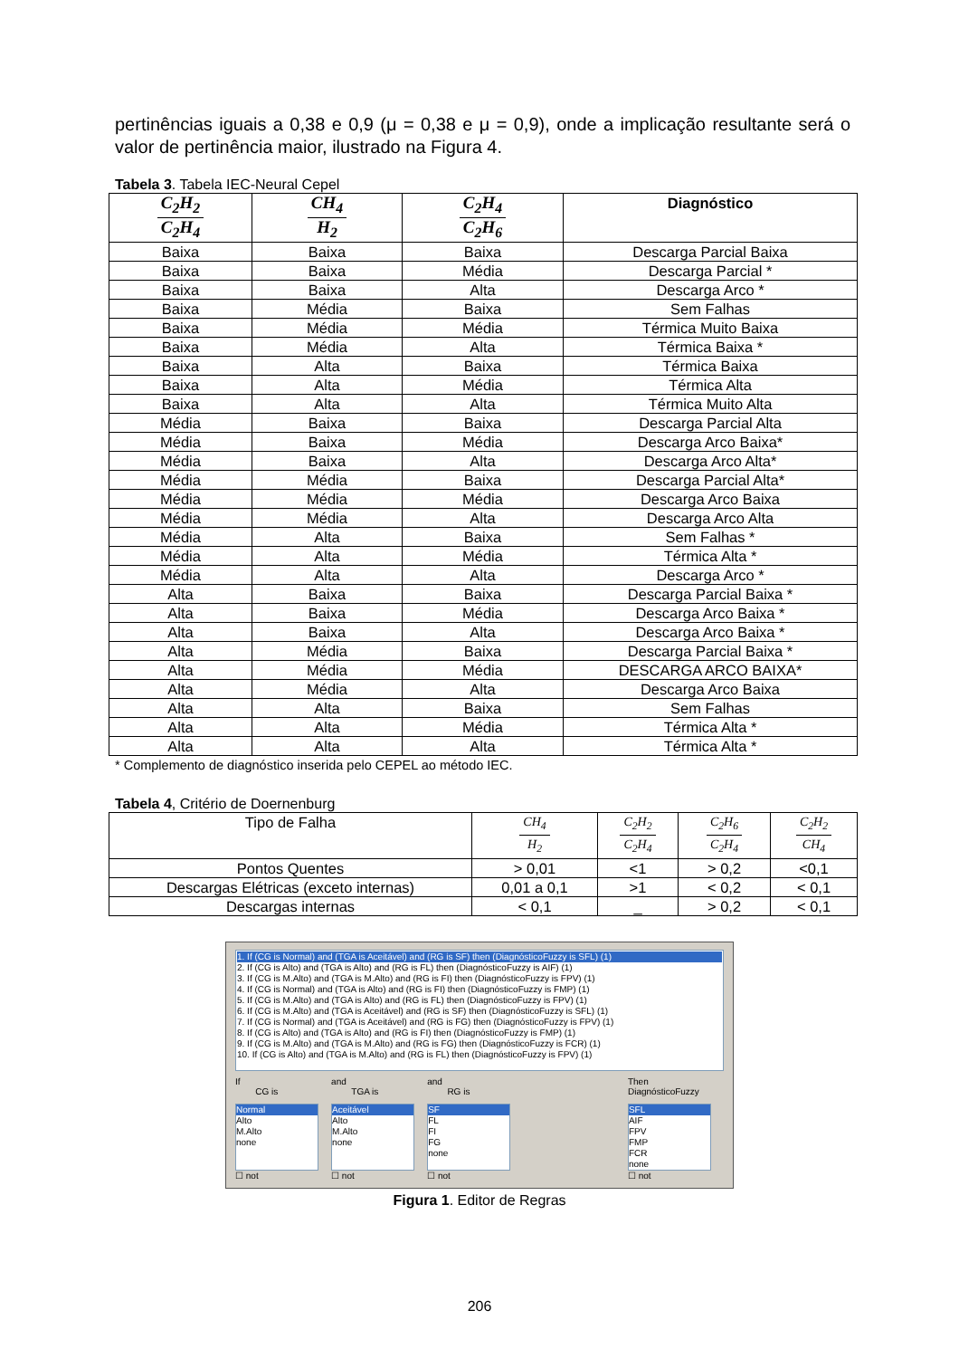pertinências iguais a 0,38 e 0,9 (μ = 0,38 e μ = 0,9), onde a implicação resultante será o valor de pertinência maior, ilustrado na Figura 4.
Tabela 3. Tabela IEC-Neural Cepel
| C<sub>2</sub>H<sub>2</sub> C<sub>2</sub>H<sub>4</sub> | CH<sub>4</sub> H<sub>2</sub> | C<sub>2</sub>H<sub>4</sub> C<sub>2</sub>H<sub>6</sub> | Diagnóstico |
| --- | --- | --- | --- |
| Baixa | Baixa | Baixa | Descarga Parcial Baixa |
| Baixa | Baixa | Média | Descarga Parcial * |
| Baixa | Baixa | Alta | Descarga Arco * |
| Baixa | Média | Baixa | Sem Falhas |
| Baixa | Média | Média | Térmica Muito Baixa |
| Baixa | Média | Alta | Térmica Baixa * |
| Baixa | Alta | Baixa | Térmica Baixa |
| Baixa | Alta | Média | Térmica Alta |
| Baixa | Alta | Alta | Térmica Muito Alta |
| Média | Baixa | Baixa | Descarga Parcial Alta |
| Média | Baixa | Média | Descarga Arco Baixa* |
| Média | Baixa | Alta | Descarga Arco Alta* |
| Média | Média | Baixa | Descarga Parcial Alta* |
| Média | Média | Média | Descarga Arco Baixa |
| Média | Média | Alta | Descarga Arco Alta |
| Média | Alta | Baixa | Sem Falhas * |
| Média | Alta | Média | Térmica Alta * |
| Média | Alta | Alta | Descarga Arco * |
| Alta | Baixa | Baixa | Descarga Parcial Baixa * |
| Alta | Baixa | Média | Descarga Arco Baixa * |
| Alta | Baixa | Alta | Descarga Arco Baixa * |
| Alta | Média | Baixa | Descarga Parcial Baixa * |
| Alta | Média | Média | DESCARGA ARCO BAIXA* |
| Alta | Média | Alta | Descarga Arco Baixa |
| Alta | Alta | Baixa | Sem Falhas |
| Alta | Alta | Média | Térmica Alta * |
| Alta | Alta | Alta | Térmica Alta * |
* Complemento de diagnóstico inserida pelo CEPEL ao método IEC.
Tabela 4, Critério de Doernenburg
| Tipo de Falha | CH<sub>4</sub> H<sub>2</sub> | C<sub>2</sub>H<sub>2</sub> C<sub>2</sub>H<sub>4</sub> | C<sub>2</sub>H<sub>6</sub> C<sub>2</sub>H<sub>4</sub> | C<sub>2</sub>H<sub>2</sub> CH<sub>4</sub> |
| Pontos Quentes | > 0,01 | <1 | > 0,2 | <0,1 |
| Descargas Elétricas (exceto internas) | 0,01 a 0,1 | >1 | < 0,2 | < 0,1 |
| Descargas internas | < 0,1 | _ | > 0,2 | < 0,1 |
1. If (CG is Normal) and (TGA is Aceitável) and (RG is SF) then (DiagnósticoFuzzy is SFL) (1)
2. If (CG is Alto) and (TGA is Alto) and (RG is FL) then (DiagnósticoFuzzy is AIF) (1)
3. If (CG is M.Alto) and (TGA is M.Alto) and (RG is FI) then (DiagnósticoFuzzy is FPV) (1)
4. If (CG is Normal) and (TGA is Alto) and (RG is FI) then (DiagnósticoFuzzy is FMP) (1)
5. If (CG is M.Alto) and (TGA is Alto) and (RG is FL) then (DiagnósticoFuzzy is FPV) (1)
6. If (CG is M.Alto) and (TGA is Aceitável) and (RG is SF) then (DiagnósticoFuzzy is SFL) (1)
7. If (CG is Normal) and (TGA is Aceitável) and (RG is FG) then (DiagnósticoFuzzy is FPV) (1)
8. If (CG is Alto) and (TGA is Alto) and (RG is FI) then (DiagnósticoFuzzy is FMP) (1)
9. If (CG is M.Alto) and (TGA is M.Alto) and (RG is FG) then (DiagnósticoFuzzy is FCR) (1)
10. If (CG is Alto) and (TGA is M.Alto) and (RG is FL) then (DiagnósticoFuzzy is FPV) (1)
If
CG is
Normal
Alto
M.Alto
none
☐ not
and
TGA is
Aceitável
Alto
M.Alto
none
☐ not
and
RG is
SF
FL
FI
FG
none
☐ not
Then
DiagnósticoFuzzy
SFL
AIF
FPV
FMP
FCR
none
☐ not
Figura 1. Editor de Regras
206